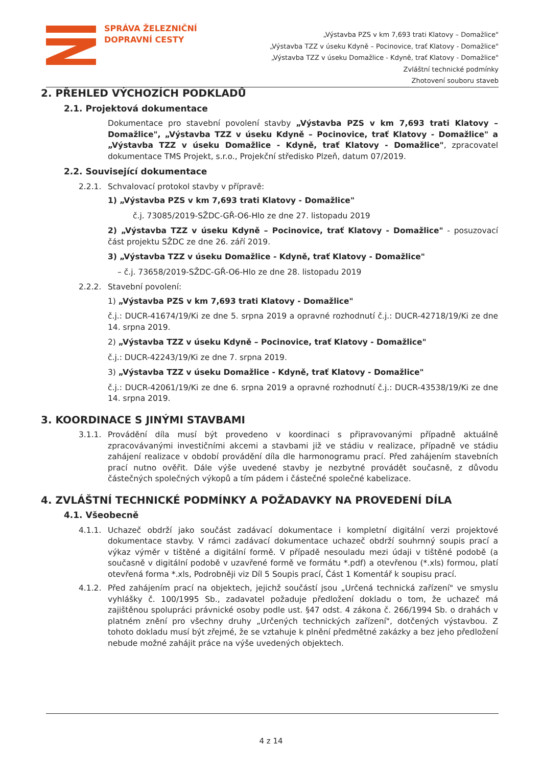SPRÁVA ŽELEZNIČNÍ
DOPRAVNÍ CESTY
„Výstavba PZS v km 7,693 trati Klatovy – Domažlice"
„Výstavba TZZ v úseku Kdyně – Pocinovice, trať Klatovy - Domažlice"
„Výstavba TZZ v úseku Domažlice - Kdyně, trať Klatovy - Domažlice"
Zvláštní technické podmínky
Zhotovení souboru staveb
2. PŘEHLED VÝCHOZÍCH PODKLADŮ
2.1. Projektová dokumentace
Dokumentace pro stavební povolení stavby „Výstavba PZS v km 7,693 trati Klatovy – Domažlice", „Výstavba TZZ v úseku Kdyně – Pocinovice, trať Klatovy - Domažlice" a „Výstavba TZZ v úseku Domažlice - Kdyně, trať Klatovy - Domažlice", zpracovatel dokumentace TMS Projekt, s.r.o., Projekční středisko Plzeň, datum 07/2019.
2.2. Související dokumentace
2.2.1. Schvalovací protokol stavby v přípravě:
1) „Výstavba PZS v km 7,693 trati Klatovy - Domažlice"
č.j. 73085/2019-SŽDC-GŘ-O6-Hlo ze dne 27. listopadu 2019
2) „Výstavba TZZ v úseku Kdyně – Pocinovice, trať Klatovy - Domažlice" - posuzovací část projektu SŽDC ze dne 26. září 2019.
3) „Výstavba TZZ v úseku Domažlice - Kdyně, trať Klatovy - Domažlice"
– č.j. 73658/2019-SŽDC-GŘ-O6-Hlo ze dne 28. listopadu 2019
2.2.2. Stavební povolení:
1) „Výstavba PZS v km 7,693 trati Klatovy - Domažlice"
č.j.: DUCR-41674/19/Ki ze dne 5. srpna 2019 a opravné rozhodnutí č.j.: DUCR-42718/19/Ki ze dne 14. srpna 2019.
2) „Výstavba TZZ v úseku Kdyně – Pocinovice, trať Klatovy - Domažlice"
č.j.: DUCR-42243/19/Ki ze dne 7. srpna 2019.
3) „Výstavba TZZ v úseku Domažlice - Kdyně, trať Klatovy - Domažlice"
č.j.: DUCR-42061/19/Ki ze dne 6. srpna 2019 a opravné rozhodnutí č.j.: DUCR-43538/19/Ki ze dne 14. srpna 2019.
3. KOORDINACE S JINÝMI STAVBAMI
3.1.1. Provádění díla musí být provedeno v koordinaci s připravovanými případně aktuálně zpracovávanými investičními akcemi a stavbami již ve stádiu v realizace, případně ve stádiu zahájení realizace v období provádění díla dle harmonogramu prací. Před zahájením stavebních prací nutno ověřit. Dále výše uvedené stavby je nezbytné provádět současně, z důvodu částečných společných výkopů a tím pádem i částečné společné kabelizace.
4. ZVLÁŠTNÍ TECHNICKÉ PODMÍNKY A POŽADAVKY NA PROVEDENÍ DÍLA
4.1. Všeobecně
4.1.1. Uchazeč obdrží jako součást zadávací dokumentace i kompletní digitální verzi projektové dokumentace stavby. V rámci zadávací dokumentace uchazeč obdrží souhrnný soupis prací a výkaz výměr v tištěné a digitální formě. V případě nesouladu mezi údaji v tištěné podobě (a současně v digitální podobě v uzavřené formě ve formátu *.pdf) a otevřenou (*.xls) formou, platí otevřená forma *.xls, Podrobněji viz Díl 5 Soupis prací, Část 1 Komentář k soupisu prací.
4.1.2. Před zahájením prací na objektech, jejichž součástí jsou „Určená technická zařízení" ve smyslu vyhlášky č. 100/1995 Sb., zadavatel požaduje předložení dokladu o tom, že uchazeč má zajištěnou spolupráci právnické osoby podle ust. §47 odst. 4 zákona č. 266/1994 Sb. o drahách v platném znění pro všechny druhy „Určených technických zařízení", dotčených výstavbou. Z tohoto dokladu musí být zřejmé, že se vztahuje k plnění předmětné zakázky a bez jeho předložení nebude možné zahájit práce na výše uvedených objektech.
4 z 14